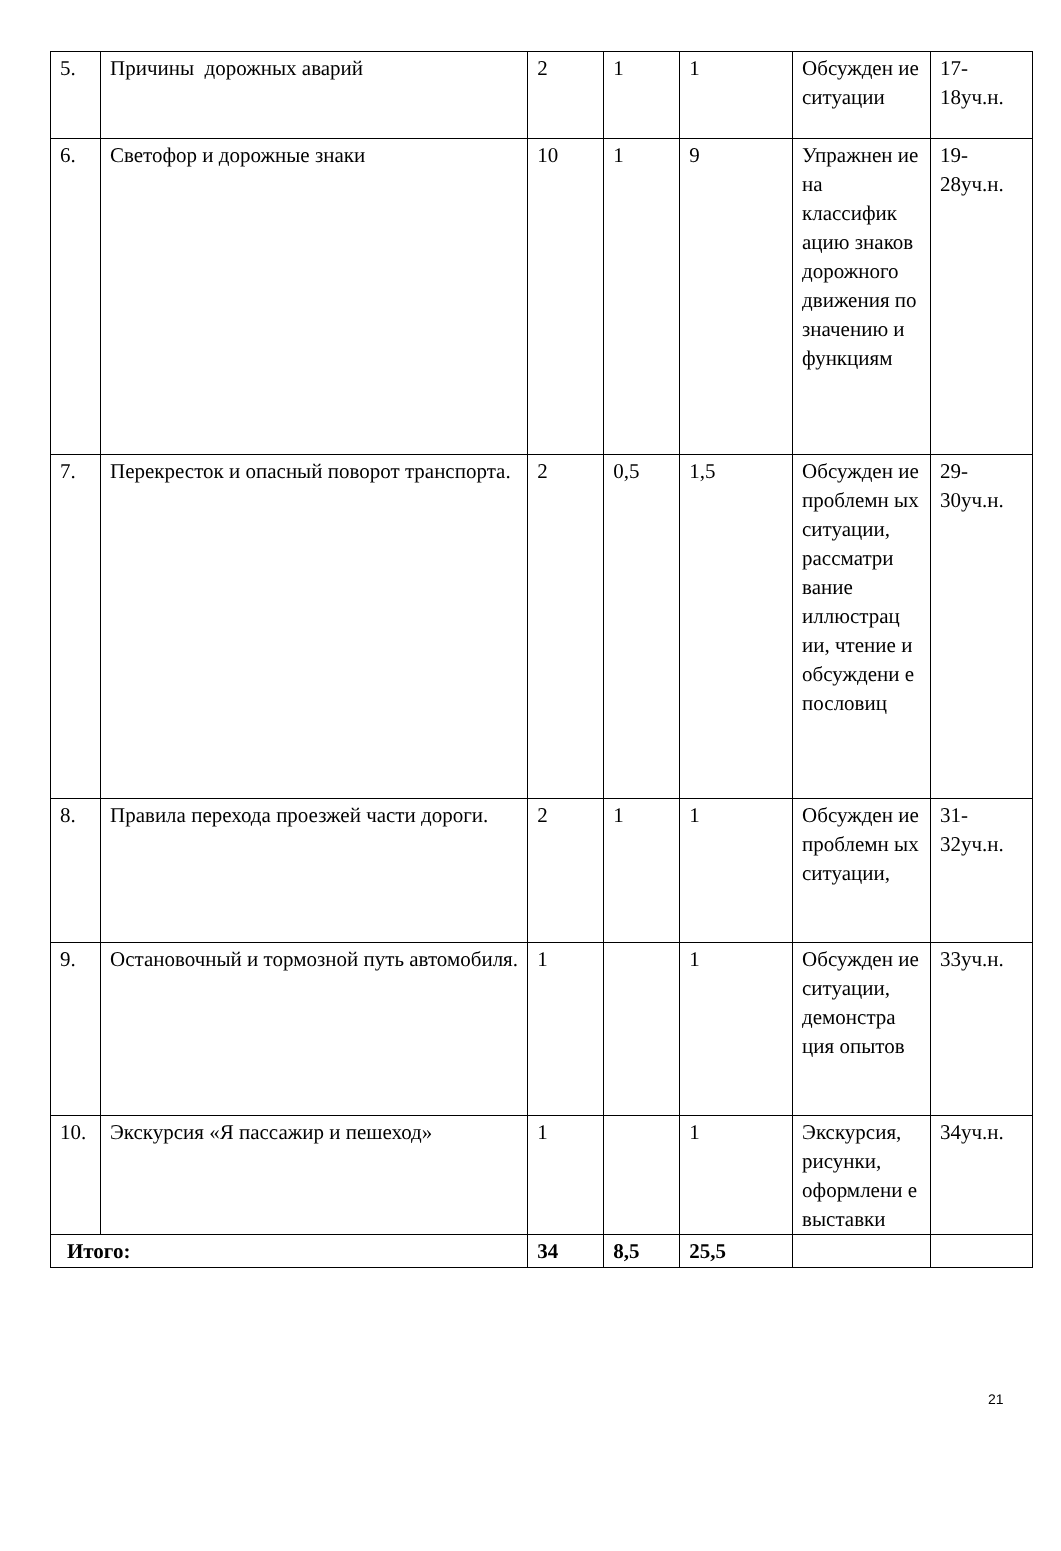| 5. | Причины дорожных аварий | 2 | 1 | 1 | Обсужден ие ситуации | 17-18уч.н. |
| 6. | Светофор и дорожные знаки | 10 | 1 | 9 | Упражнен ие на классифик ацию знаков дорожного движения по значению и функциям | 19-28уч.н. |
| 7. | Перекресток и опасный поворот транспорта. | 2 | 0,5 | 1,5 | Обсужден ие проблемн ых ситуации, рассматри вание иллюстрац ии, чтение и обсуждени е пословиц | 29-30уч.н. |
| 8. | Правила перехода проезжей части дороги. | 2 | 1 | 1 | Обсужден ие проблемн ых ситуации, | 31-32уч.н. |
| 9. | Остановочный и тормозной путь автомобиля. | 1 | | 1 | Обсужден ие ситуации, демонстра ция опытов | 33уч.н. |
| 10. | Экскурсия «Я пассажир и пешеход» | 1 | | 1 | Экскурсия, рисунки, оформлени е выставки | 34уч.н. |
| Итого: | | 34 | 8,5 | 25,5 | | |
21